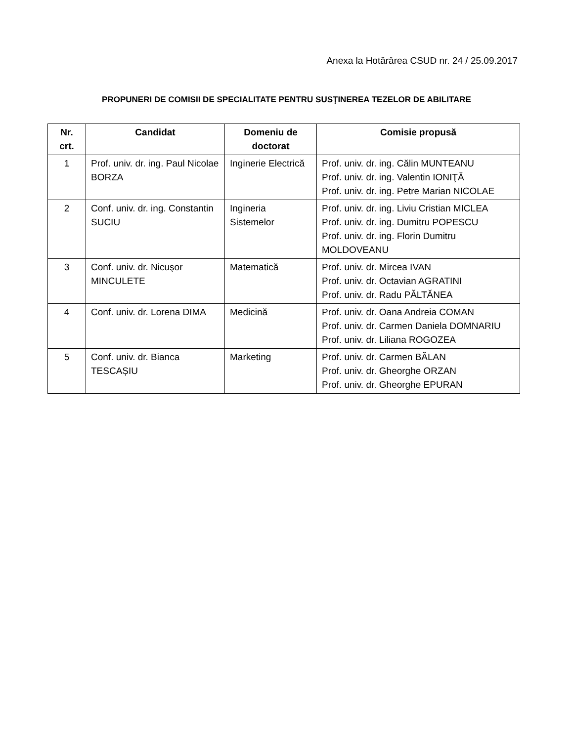Anexa la Hotărârea CSUD nr. 24 / 25.09.2017
PROPUNERI DE COMISII DE SPECIALITATE PENTRU SUSŢINEREA TEZELOR DE ABILITARE
| Nr. crt. | Candidat | Domeniu de doctorat | Comisie propusă |
| --- | --- | --- | --- |
| 1 | Prof. univ. dr. ing. Paul Nicolae BORZA | Inginerie Electrică | Prof. univ. dr. ing. Călin MUNTEANU Prof. univ. dr. ing. Valentin IONIŢĂ Prof. univ. dr. ing. Petre Marian NICOLAE |
| 2 | Conf. univ. dr. ing. Constantin SUCIU | Ingineria Sistemelor | Prof. univ. dr. ing. Liviu Cristian MICLEA Prof. univ. dr. ing. Dumitru POPESCU Prof. univ. dr. ing. Florin Dumitru MOLDOVEANU |
| 3 | Conf. univ. dr. Nicuşor MINCULETE | Matematică | Prof. univ. dr. Mircea IVAN Prof. univ. dr. Octavian AGRATINI Prof. univ. dr. Radu PĂLTĂNEA |
| 4 | Conf. univ. dr. Lorena DIMA | Medicină | Prof. univ. dr. Oana Andreia COMAN Prof. univ. dr. Carmen Daniela DOMNARIU Prof. univ. dr. Liliana ROGOZEA |
| 5 | Conf. univ. dr. Bianca TESCAȘIU | Marketing | Prof. univ. dr. Carmen BĂLAN Prof. univ. dr. Gheorghe ORZAN Prof. univ. dr. Gheorghe EPURAN |